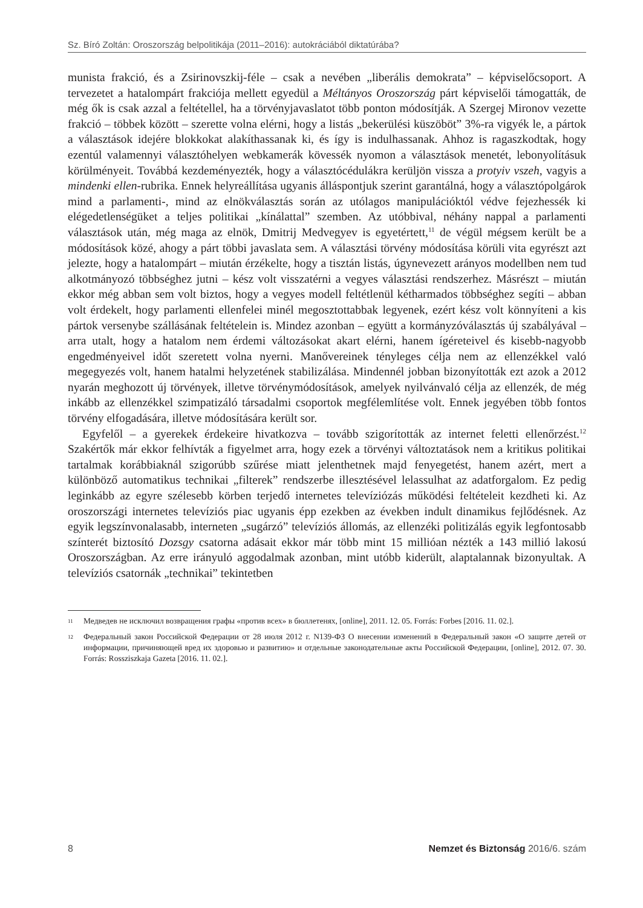Sz. Bíró Zoltán: Oroszország belpolitikája (2011–2016): autokráciából diktatúrába?
munista frakció, és a Zsirinovszkij-féle – csak a nevében „liberális demokrata” – képviselőcsoport. A tervezetet a hatalompárt frakciója mellett egyedül a Méltányos Oroszország párt képviselői támogatták, de még ők is csak azzal a feltétellel, ha a törvényjavaslatot több ponton módosítják. A Szergej Mironov vezette frakció – többek között – szerette volna elérni, hogy a listás „bekerülési küszöböt” 3%-ra vigyék le, a pártok a választások idejére blokkokat alakíthassanak ki, és így is indulhassanak. Ahhoz is ragaszkodtak, hogy ezentúl valamennyi választóhelyen webkamerák kövessék nyomon a választások menetét, lebonyolításuk körülményeit. Továbbá kezdeményezték, hogy a választócédulákra kerüljön vissza a protyiv vszeh, vagyis a mindenki ellen-rubrika. Ennek helyreállítása ugyanis álláspontjuk szerint garantálná, hogy a választópolgárok mind a parlamenti-, mind az elnökválasztás során az utólagos manipulációktól védve fejezhessék ki elégedetlenségüket a teljes politikai „kínálattal” szemben. Az utóbbival, néhány nappal a parlamenti választások után, még maga az elnök, Dmitrij Medvegyev is egyetértett,<sup>11</sup> de végül mégsem került be a módosítások közé, ahogy a párt többi javaslata sem. A választási törvény módosítása körüli vita egyrészt azt jelezte, hogy a hatalompárt – miután érzékelte, hogy a tisztán listás, úgynevezett arányos modellben nem tud alkotmányozó többséghez jutni – kész volt visszatérni a vegyes választási rendszerhez. Másrészt – miután ekkor még abban sem volt biztos, hogy a vegyes modell feltétlenül kétharmados többséghez segíti – abban volt érdekelt, hogy parlamenti ellenfelei minél megosztottabbak legyenek, ezért kész volt könnyíteni a kis pártok versenybe szállásának feltételein is. Mindez azonban – együtt a kormányzóválasztás új szabályával – arra utalt, hogy a hatalom nem érdemi változásokat akart elérni, hanem ígéreteivel és kisebb-nagyobb engedményeivel időt szeretett volna nyerni. Manővereinek tényleges célja nem az ellenzékkel való megegyezés volt, hanem hatalmi helyzetének stabilizálása. Mindennél jobban bizonyították ezt azok a 2012 nyarán meghozott új törvények, illetve törvénymódosítások, amelyek nyilvánvaló célja az ellenzék, de még inkább az ellenzékkel szimpatizáló társadalmi csoportok megfélemlítése volt. Ennek jegyében több fontos törvény elfogadására, illetve módosítására került sor.
Egyfelől – a gyerekek érdekeire hivatkozva – tovább szigorították az internet feletti ellenőrzést.<sup>12</sup> Szakértők már ekkor felhívták a figyelmet arra, hogy ezek a törvényi változtatások nem a kritikus politikai tartalmak korábbiaknál szigorúbb szűrése miatt jelenthetnek majd fenyegetést, hanem azért, mert a különböző automatikus technikai „filterek” rendszerbe illesztésével lelassulhat az adatforgalom. Ez pedig leginkább az egyre szélesebb körben terjedő internetes televíziózás működési feltételeit kezdheti ki. Az oroszországi internetes televíziós piac ugyanis épp ezekben az években indult dinamikus fejlődésnek. Az egyik legszínvonalasabb, interneten „sugárzó” televíziós állomás, az ellenzéki politizálás egyik legfontosabb színterét biztosító Dozsgy csatorna adásait ekkor már több mint 15 millióan nézték a 143 millió lakosú Oroszországban. Az erre irányuló aggodalmak azonban, mint utóbb kiderült, alaptalannak bizonyultak. A televíziós csatornák „technikai” tekintetben
11 Медведев не исключил возвращения графы «против всех» в бюллетенях, [online], 2011. 12. 05. Forrás: Forbes [2016. 11. 02.].
12 Федеральный закон Российской Федерации от 28 июля 2012 г. N139-ФЗ О внесении изменений в Федеральный закон «О защите детей от информации, причиняющей вред их здоровью и развитию» и отдельные законодательные акты Российской Федерации, [online], 2012. 07. 30. Forrás: Rosszis­zkaja Gazeta [2016. 11. 02.].
8 Nemzet és Biztonság 2016/6. szám